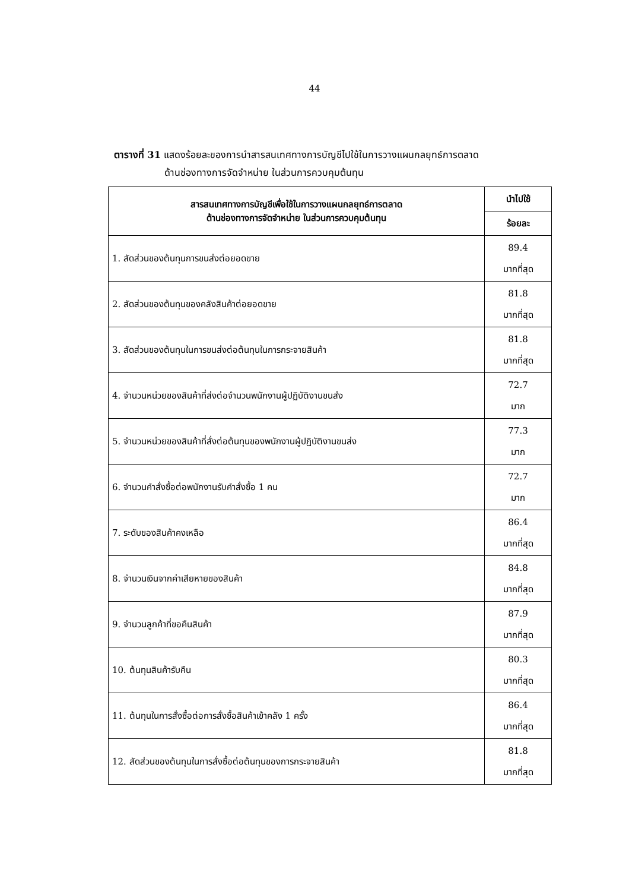44
ตารางที่ 31 แสดงร้อยละของการนำสารสนเทศทางการบัญชีไปใช้ในการวางแผนกลยุทธ์การตลาด
ด้านช่องทางการจัดจำหน่าย ในส่วนการควบคุมต้นทุน
| สารสนเทศทางการบัญชีเพื่อใช้ในการวางแผนกลยุทธ์การตลาด ด้านช่องทางการจัดจำหน่าย ในส่วนการควบคุมต้นทุน | นำไปใช้ |
| --- | --- |
| | ร้อยละ |
| 1. สัดส่วนของต้นทุนการขนส่งต่อยอดขาย | 89.4 มากที่สุด |
| 2. สัดส่วนของต้นทุนของคลังสินค้าต่อยอดขาย | 81.8 มากที่สุด |
| 3. สัดส่วนของต้นทุนในการขนส่งต่อต้นทุนในการกระจายสินค้า | 81.8 มากที่สุด |
| 4. จำนวนหน่วยของสินค้าที่ส่งต่อจำนวนพนักงานผู้ปฏิบัติงานขนส่ง | 72.7 มาก |
| 5. จำนวนหน่วยของสินค้าที่สั่งต่อต้นทุนของพนักงานผู้ปฏิบัติงานขนส่ง | 77.3 มาก |
| 6. จำนวนคำสั่งซื้อต่อพนักงานรับคำสั่งซื้อ 1 คน | 72.7 มาก |
| 7. ระดับของสินค้าคงเหลือ | 86.4 มากที่สุด |
| 8. จำนวนเงินจากค่าเสียหายของสินค้า | 84.8 มากที่สุด |
| 9. จำนวนลูกค้าที่ขอคืนสินค้า | 87.9 มากที่สุด |
| 10. ต้นทุนสินค้ารับคืน | 80.3 มากที่สุด |
| 11. ต้นทุนในการสั่งซื้อต่อการสั่งซื้อสินค้าเข้าคลัง 1 ครั้ง | 86.4 มากที่สุด |
| 12. สัดส่วนของต้นทุนในการสั่งซื้อต่อต้นทุนของการกระจายสินค้า | 81.8 มากที่สุด |